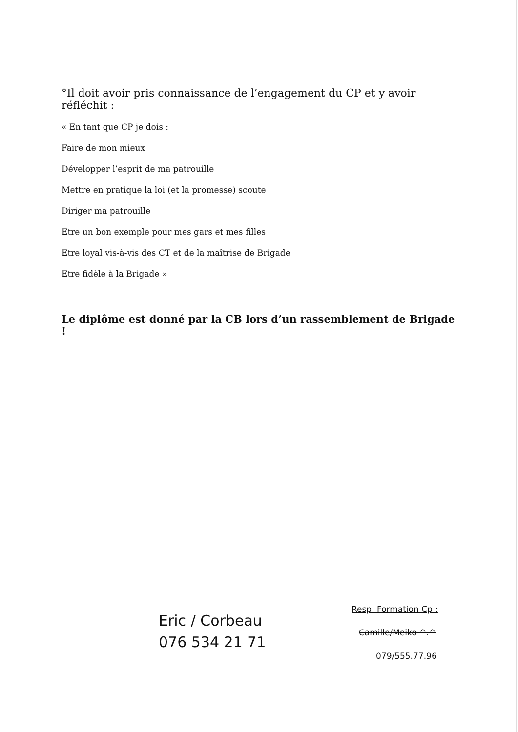°Il doit avoir pris connaissance de l’engagement du CP et y avoir réfléchit :
« En tant que CP je dois :
Faire de mon mieux
Développer l’esprit de ma patrouille
Mettre en pratique la loi (et la promesse) scoute
Diriger ma patrouille
Etre un bon exemple pour mes gars et mes filles
Etre loyal vis-à-vis des CT et de la maîtrise de Brigade
Etre fidèle à la Brigade »
Le diplôme est donné par la CB lors d’un rassemblement de Brigade !
Eric / Corbeau
076 534 21 71
Resp. Formation Cp :
Camille/Meiko ^.^
079/555.77.96